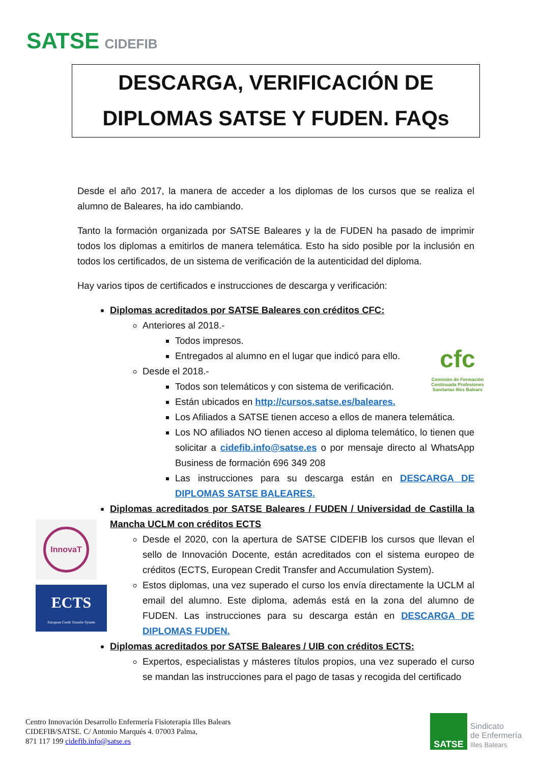SATSE CIDEFIB
DESCARGA, VERIFICACIÓN DE
DIPLOMAS SATSE Y FUDEN. FAQs
Desde el año 2017, la manera de acceder a los diplomas de los cursos que se realiza el alumno de Baleares, ha ido cambiando.
Tanto la formación organizada por SATSE Baleares y la de FUDEN ha pasado de imprimir todos los diplomas a emitirlos de manera telemática. Esto ha sido posible por la inclusión en todos los certificados, de un sistema de verificación de la autenticidad del diploma.
Hay varios tipos de certificados e instrucciones de descarga y verificación:
Diplomas acreditados por SATSE Baleares con créditos CFC:
Anteriores al 2018.-
Todos impresos.
Entregados al alumno en el lugar que indicó para ello.
Desde el 2018.-
Todos son telemáticos y con sistema de verificación.
Están ubicados en http://cursos.satse.es/baleares.
Los Afiliados a SATSE tienen acceso a ellos de manera telemática.
Los NO afiliados NO tienen acceso al diploma telemático, lo tienen que solicitar a cidefib.info@satse.es o por mensaje directo al WhatsApp Business de formación 696 349 208
Las instrucciones para su descarga están en DESCARGA DE DIPLOMAS SATSE BALEARES.
Diplomas acreditados por SATSE Baleares / FUDEN / Universidad de Castilla la Mancha UCLM con créditos ECTS
Desde el 2020, con la apertura de SATSE CIDEFIB los cursos que llevan el sello de Innovación Docente, están acreditados con el sistema europeo de créditos (ECTS, European Credit Transfer and Accumulation System).
Estos diplomas, una vez superado el curso los envía directamente la UCLM al email del alumno. Este diploma, además está en la zona del alumno de FUDEN. Las instrucciones para su descarga están en DESCARGA DE DIPLOMAS FUDEN.
Diplomas acreditados por SATSE Baleares / UIB con créditos ECTS:
Expertos, especialistas y másteres títulos propios, una vez superado el curso se mandan las instrucciones para el pago de tasas y recogida del certificado
cfc
Comisión de Formación Continuada Profesiones Sanitarias Illes Balears
InnovaT
ECTS
European Credit Transfer System
Centro Innovación Desarrollo Enfermería Fisioterapia Illes Balears
CIDEFIB/SATSE. C/ Antonio Marqués 4. 07003 Palma,
871 117 199 cidefib.info@satse.es
SATSE
Sindicato
de Enfermería
Illes Balears